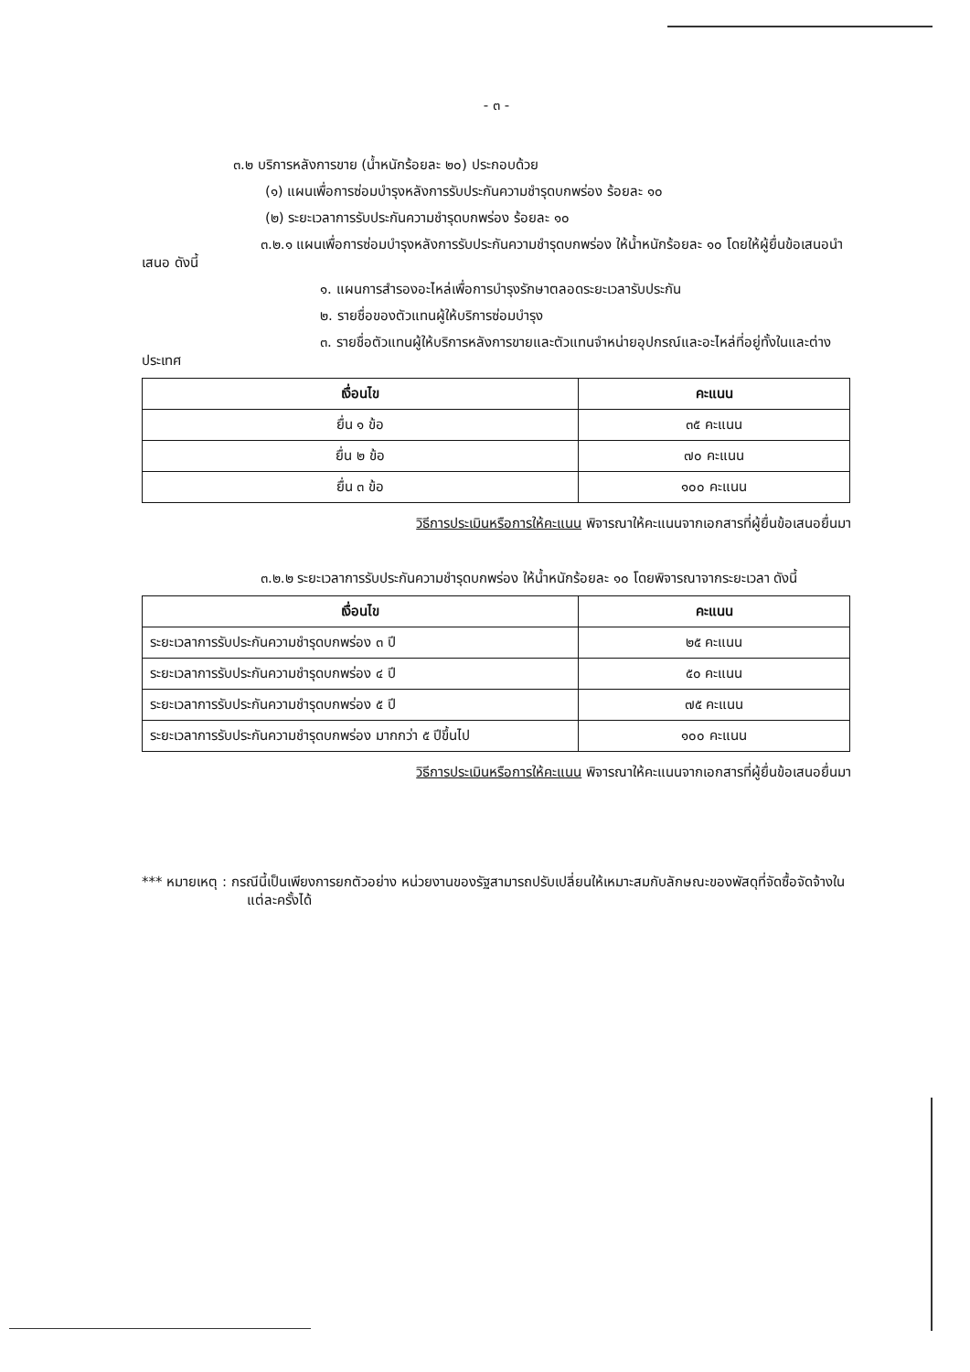- ๓ -
๓.๒ บริการหลังการขาย (น้ำหนักร้อยละ ๒๐) ประกอบด้วย
(๑) แผนเพื่อการซ่อมบำรุงหลังการรับประกันความชำรุดบกพร่อง ร้อยละ ๑๐
(๒) ระยะเวลาการรับประกันความชำรุดบกพร่อง ร้อยละ ๑๐
๓.๒.๑ แผนเพื่อการซ่อมบำรุงหลังการรับประกันความชำรุดบกพร่อง ให้น้ำหนักร้อยละ ๑๐ โดยให้ผู้ยื่นข้อเสนอนำเสนอ ดังนี้
๑. แผนการสำรองอะไหล่เพื่อการบำรุงรักษาตลอดระยะเวลารับประกัน
๒. รายชื่อของตัวแทนผู้ให้บริการซ่อมบำรุง
๓. รายชื่อตัวแทนผู้ให้บริการหลังการขายและตัวแทนจำหน่ายอุปกรณ์และอะไหล่ที่อยู่ทั้งในและต่างประเทศ
| เงื่อนไข | คะแนน |
| --- | --- |
| ยื่น ๑ ข้อ | ๓๕ คะแนน |
| ยื่น ๒ ข้อ | ๗๐ คะแนน |
| ยื่น ๓ ข้อ | ๑๐๐ คะแนน |
วิธีการประเมินหรือการให้คะแนน พิจารณาให้คะแนนจากเอกสารที่ผู้ยื่นข้อเสนอยื่นมา
๓.๒.๒ ระยะเวลาการรับประกันความชำรุดบกพร่อง ให้น้ำหนักร้อยละ ๑๐ โดยพิจารณาจากระยะเวลา ดังนี้
| เงื่อนไข | คะแนน |
| --- | --- |
| ระยะเวลาการรับประกันความชำรุดบกพร่อง ๓ ปี | ๒๕ คะแนน |
| ระยะเวลาการรับประกันความชำรุดบกพร่อง ๔ ปี | ๕๐ คะแนน |
| ระยะเวลาการรับประกันความชำรุดบกพร่อง ๕ ปี | ๗๕ คะแนน |
| ระยะเวลาการรับประกันความชำรุดบกพร่อง มากกว่า ๕ ปีขึ้นไป | ๑๐๐ คะแนน |
วิธีการประเมินหรือการให้คะแนน พิจารณาให้คะแนนจากเอกสารที่ผู้ยื่นข้อเสนอยื่นมา
*** หมายเหตุ : กรณีนี้เป็นเพียงการยกตัวอย่าง หน่วยงานของรัฐสามารถปรับเปลี่ยนให้เหมาะสมกับลักษณะของพัสดุที่จัดซื้อจัดจ้างในแต่ละครั้งได้